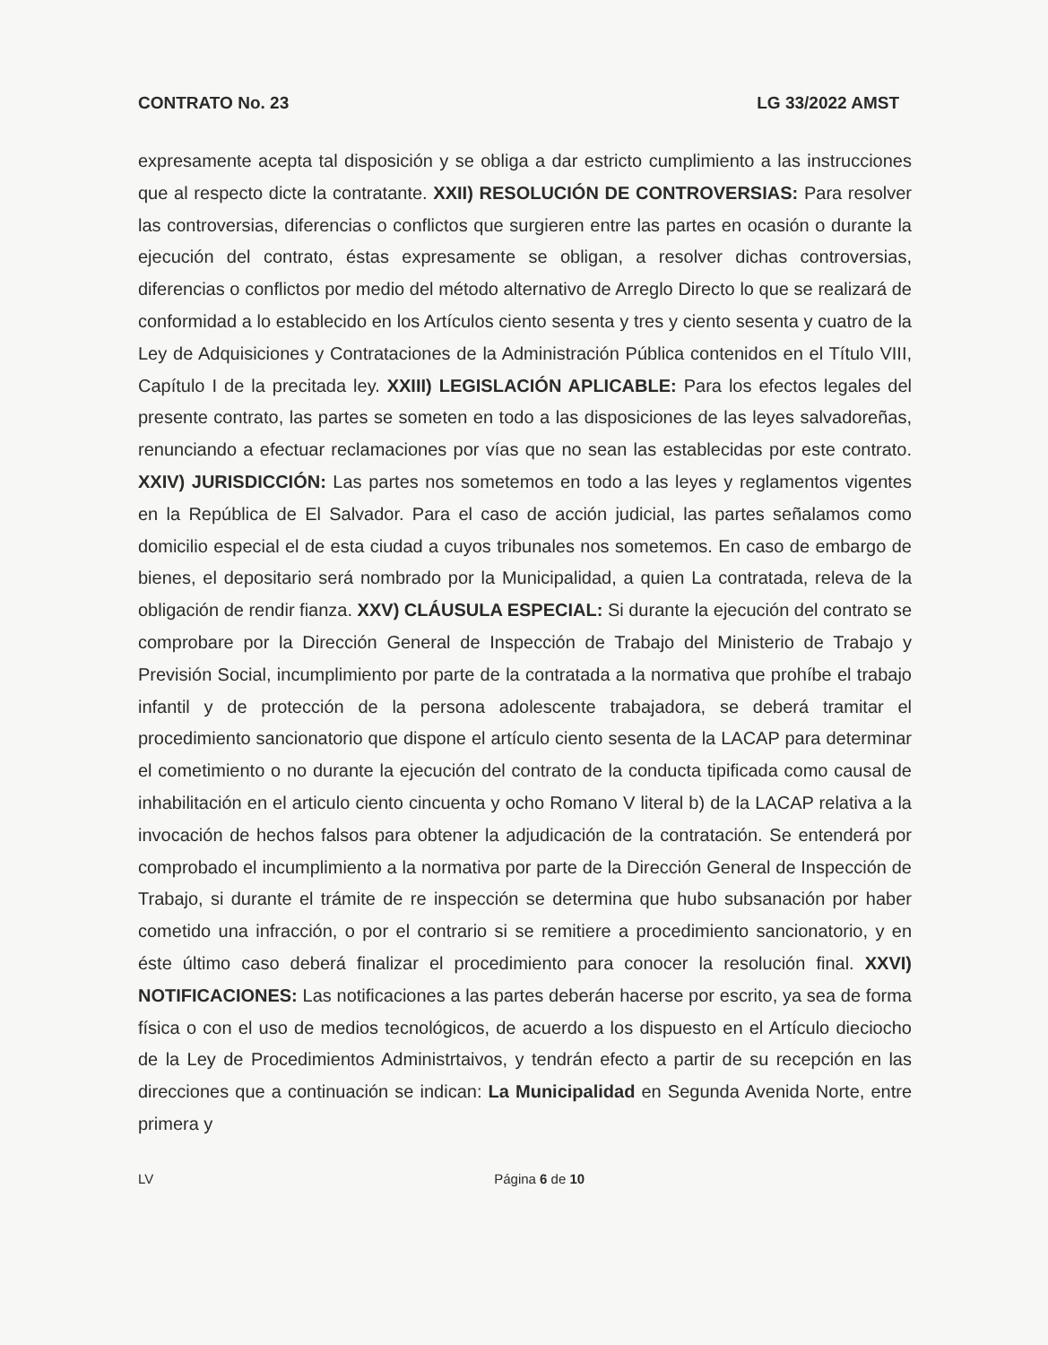CONTRATO No. 23 LG 33/2022 AMST
expresamente acepta tal disposición y se obliga a dar estricto cumplimiento a las instrucciones que al respecto dicte la contratante. XXII) RESOLUCIÓN DE CONTROVERSIAS: Para resolver las controversias, diferencias o conflictos que surgieren entre las partes en ocasión o durante la ejecución del contrato, éstas expresamente se obligan, a resolver dichas controversias, diferencias o conflictos por medio del método alternativo de Arreglo Directo lo que se realizará de conformidad a lo establecido en los Artículos ciento sesenta y tres y ciento sesenta y cuatro de la Ley de Adquisiciones y Contrataciones de la Administración Pública contenidos en el Título VIII, Capítulo I de la precitada ley. XXIII) LEGISLACIÓN APLICABLE: Para los efectos legales del presente contrato, las partes se someten en todo a las disposiciones de las leyes salvadoreñas, renunciando a efectuar reclamaciones por vías que no sean las establecidas por este contrato. XXIV) JURISDICCIÓN: Las partes nos sometemos en todo a las leyes y reglamentos vigentes en la República de El Salvador. Para el caso de acción judicial, las partes señalamos como domicilio especial el de esta ciudad a cuyos tribunales nos sometemos. En caso de embargo de bienes, el depositario será nombrado por la Municipalidad, a quien La contratada, releva de la obligación de rendir fianza. XXV) CLÁUSULA ESPECIAL: Si durante la ejecución del contrato se comprobare por la Dirección General de Inspección de Trabajo del Ministerio de Trabajo y Previsión Social, incumplimiento por parte de la contratada a la normativa que prohíbe el trabajo infantil y de protección de la persona adolescente trabajadora, se deberá tramitar el procedimiento sancionatorio que dispone el artículo ciento sesenta de la LACAP para determinar el cometimiento o no durante la ejecución del contrato de la conducta tipificada como causal de inhabilitación en el articulo ciento cincuenta y ocho Romano V literal b) de la LACAP relativa a la invocación de hechos falsos para obtener la adjudicación de la contratación. Se entenderá por comprobado el incumplimiento a la normativa por parte de la Dirección General de Inspección de Trabajo, si durante el trámite de re inspección se determina que hubo subsanación por haber cometido una infracción, o por el contrario si se remitiere a procedimiento sancionatorio, y en éste último caso deberá finalizar el procedimiento para conocer la resolución final. XXVI) NOTIFICACIONES: Las notificaciones a las partes deberán hacerse por escrito, ya sea de forma física o con el uso de medios tecnológicos, de acuerdo a los dispuesto en el Artículo dieciocho de la Ley de Procedimientos Administrtaivos, y tendrán efecto a partir de su recepción en las direcciones que a continuación se indican: La Municipalidad en Segunda Avenida Norte, entre primera y
LV Página 6 de 10